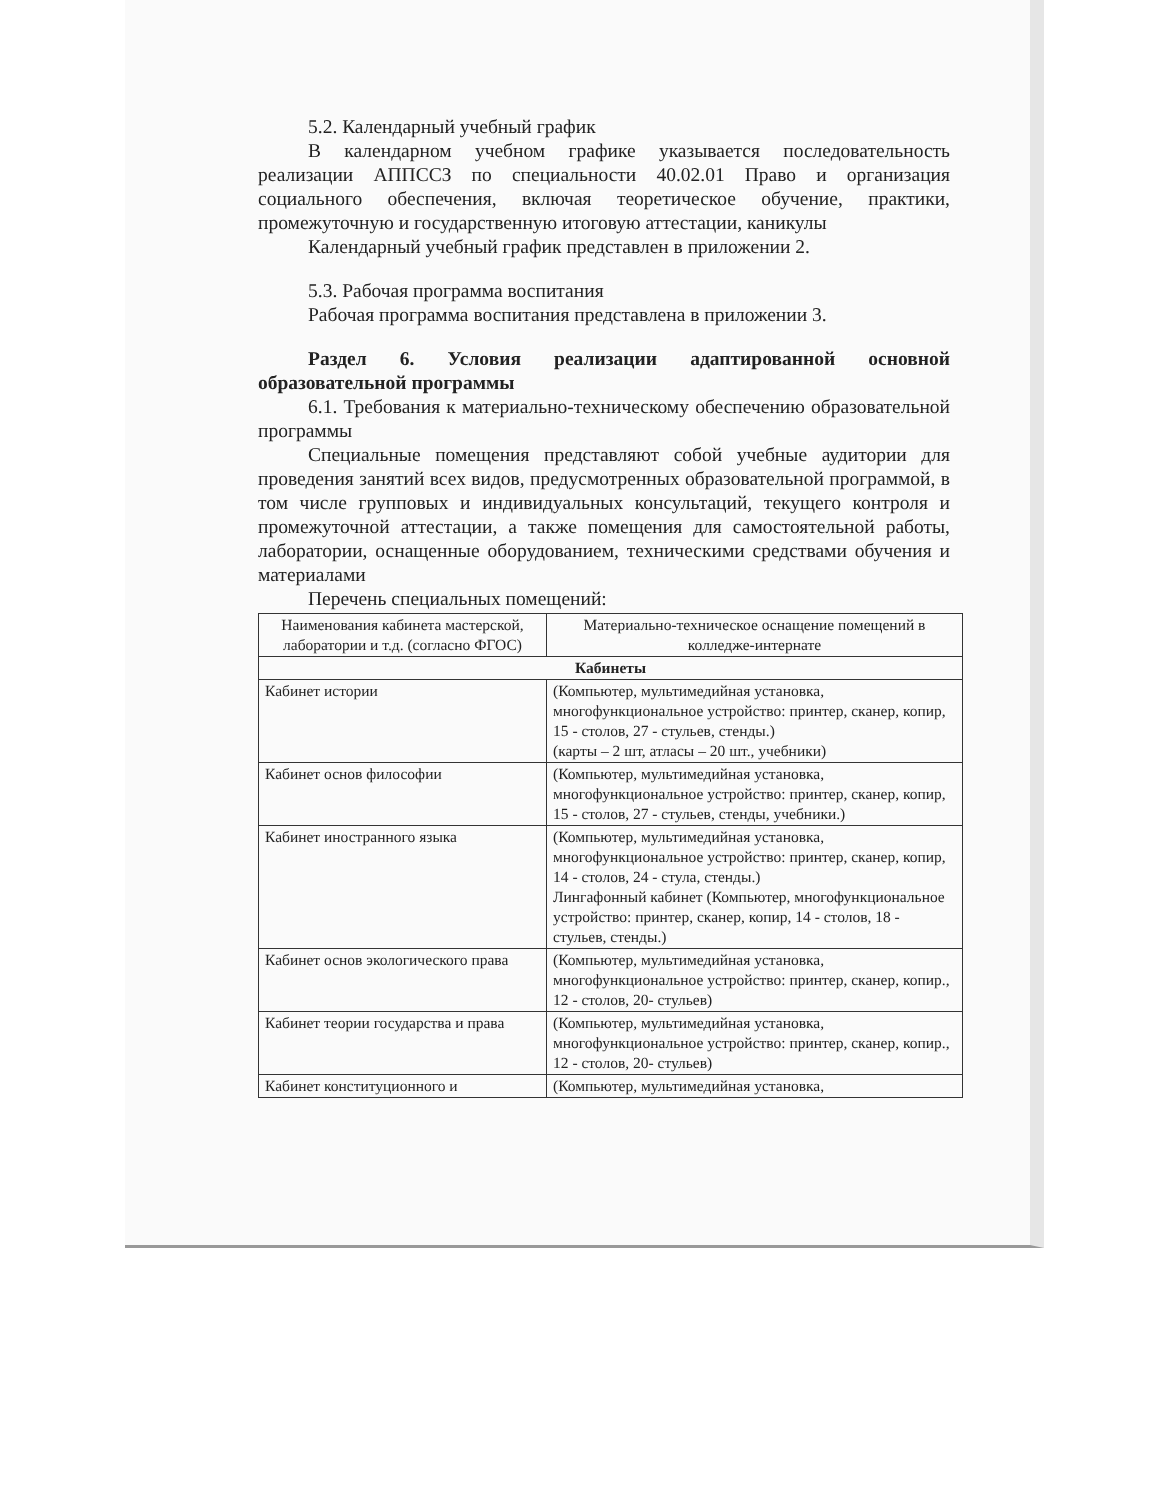5.2. Календарный учебный график
В календарном учебном графике указывается последовательность реализации АППССЗ по специальности 40.02.01 Право и организация социального обеспечения, включая теоретическое обучение, практики, промежуточную и государственную итоговую аттестации, каникулы
Календарный учебный график представлен в приложении 2.
5.3. Рабочая программа воспитания
Рабочая программа воспитания представлена в приложении 3.
Раздел 6. Условия реализации адаптированной основной образовательной программы
6.1. Требования к материально-техническому обеспечению образовательной программы
Специальные помещения представляют собой учебные аудитории для проведения занятий всех видов, предусмотренных образовательной программой, в том числе групповых и индивидуальных консультаций, текущего контроля и промежуточной аттестации, а также помещения для самостоятельной работы, лаборатории, оснащенные оборудованием, техническими средствами обучения и материалами
Перечень специальных помещений:
| Наименования кабинета мастерской, лаборатории и т.д. (согласно ФГОС) | Материально-техническое оснащение помещений в колледже-интернате |
| --- | --- |
| Кабинеты | |
| Кабинет истории | (Компьютер, мультимедийная установка, многофункциональное устройство: принтер, сканер, копир, 15 - столов, 27 - стульев, стенды.) (карты – 2 шт, атласы – 20 шт., учебники) |
| Кабинет основ философии | (Компьютер, мультимедийная установка, многофункциональное устройство: принтер, сканер, копир, 15 - столов, 27 - стульев, стенды, учебники.) |
| Кабинет иностранного языка | (Компьютер, мультимедийная установка, многофункциональное устройство: принтер, сканер, копир, 14 - столов, 24 - стула, стенды.) Лингафонный кабинет (Компьютер, многофункциональное устройство: принтер, сканер, копир, 14 - столов, 18 - стульев, стенды.) |
| Кабинет основ экологического права | (Компьютер, мультимедийная установка, многофункциональное устройство: принтер, сканер, копир., 12 - столов, 20- стульев) |
| Кабинет теории государства и права | (Компьютер, мультимедийная установка, многофункциональное устройство: принтер, сканер, копир., 12 - столов, 20- стульев) |
| Кабинет конституционного и | (Компьютер, мультимедийная установка, |